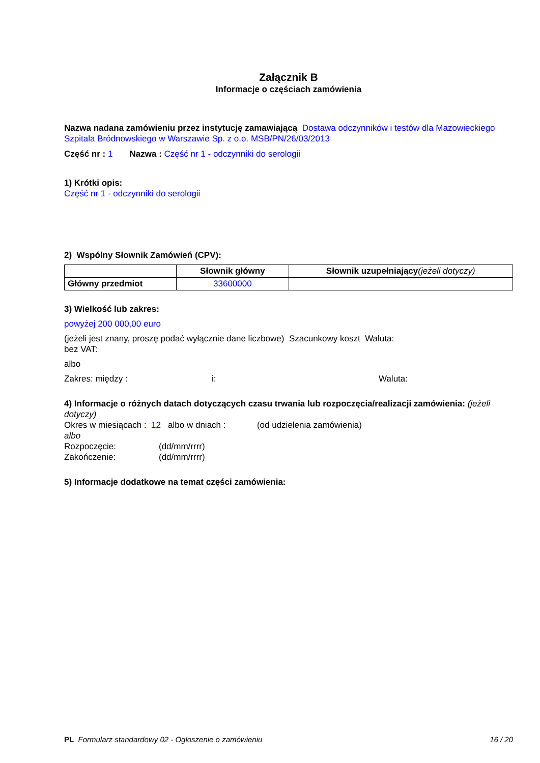Załącznik B
Informacje o częściach zamówienia
Nazwa nadana zamówieniu przez instytucję zamawiającą Dostawa odczynników i testów dla Mazowieckiego Szpitala Bródnowskiego w Warszawie Sp. z o.o. MSB/PN/26/03/2013
Część nr : 1 Nazwa : Część nr 1 - odczynniki do serologii
1) Krótki opis:
Część nr 1 - odczynniki do serologii
2) Wspólny Słownik Zamówień (CPV):
| | Słownik główny | Słownik uzupełniający (jeżeli dotyczy) |
| --- | --- | --- |
| Główny przedmiot | 33600000 | |
3) Wielkość lub zakres:
powyżej 200 000,00 euro
(jeżeli jest znany, proszę podać wyłącznie dane liczbowe) Szacunkowy koszt Waluta:
bez VAT:
albo
Zakres: między : i: Waluta:
4) Informacje o różnych datach dotyczących czasu trwania lub rozpoczęcia/realizacji zamówienia: (jeżeli dotyczy)
Okres w miesiącach : 12 albo w dniach : (od udzielenia zamówienia)
albo
Rozpoczęcie: (dd/mm/rrrr)
Zakończenie: (dd/mm/rrrr)
5) Informacje dodatkowe na temat części zamówienia:
PL Formularz standardowy 02 - Ogłoszenie o zamówieniu 16 / 20